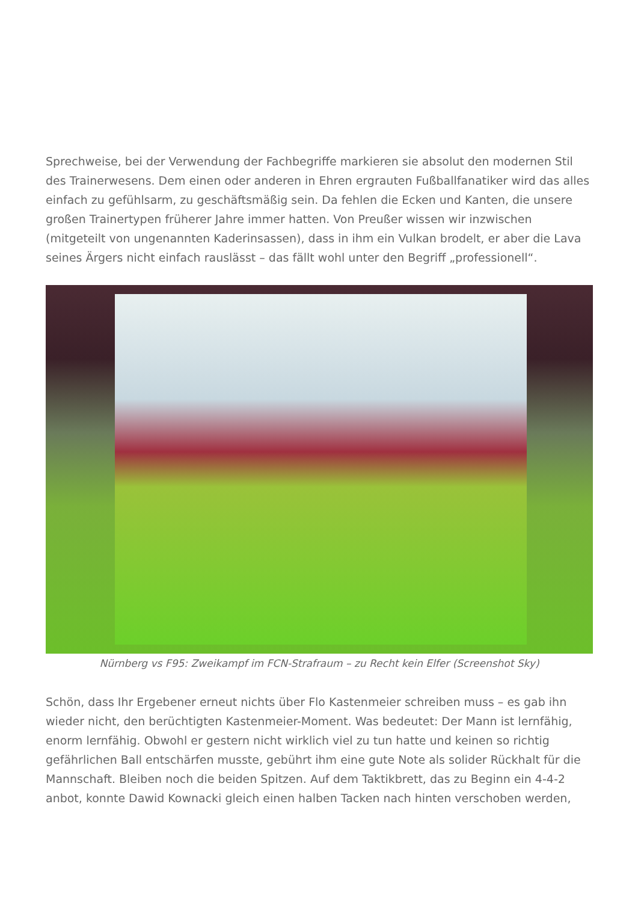Sprechweise, bei der Verwendung der Fachbegriffe markieren sie absolut den modernen Stil des Trainerwesens. Dem einen oder anderen in Ehren ergrauten Fußballfanatiker wird das alles einfach zu gefühlsarm, zu geschäftsmäßig sein. Da fehlen die Ecken und Kanten, die unsere großen Trainertypen früherer Jahre immer hatten. Von Preußer wissen wir inzwischen (mitgeteilt von ungenannten Kaderinsassen), dass in ihm ein Vulkan brodelt, er aber die Lava seines Ärgers nicht einfach rauslässt – das fällt wohl unter den Begriff „professionell“.
Nürnberg vs F95: Zweikampf im FCN-Strafraum – zu Recht kein Elfer (Screenshot Sky)
Schön, dass Ihr Ergebener erneut nichts über Flo Kastenmeier schreiben muss – es gab ihn wieder nicht, den berüchtigten Kastenmeier-Moment. Was bedeutet: Der Mann ist lernfähig, enorm lernfähig. Obwohl er gestern nicht wirklich viel zu tun hatte und keinen so richtig gefährlichen Ball entschärfen musste, gebührt ihm eine gute Note als solider Rückhalt für die Mannschaft. Bleiben noch die beiden Spitzen. Auf dem Taktikbrett, das zu Beginn ein 4-4-2 anbot, konnte Dawid Kownacki gleich einen halben Tacken nach hinten verschoben werden,